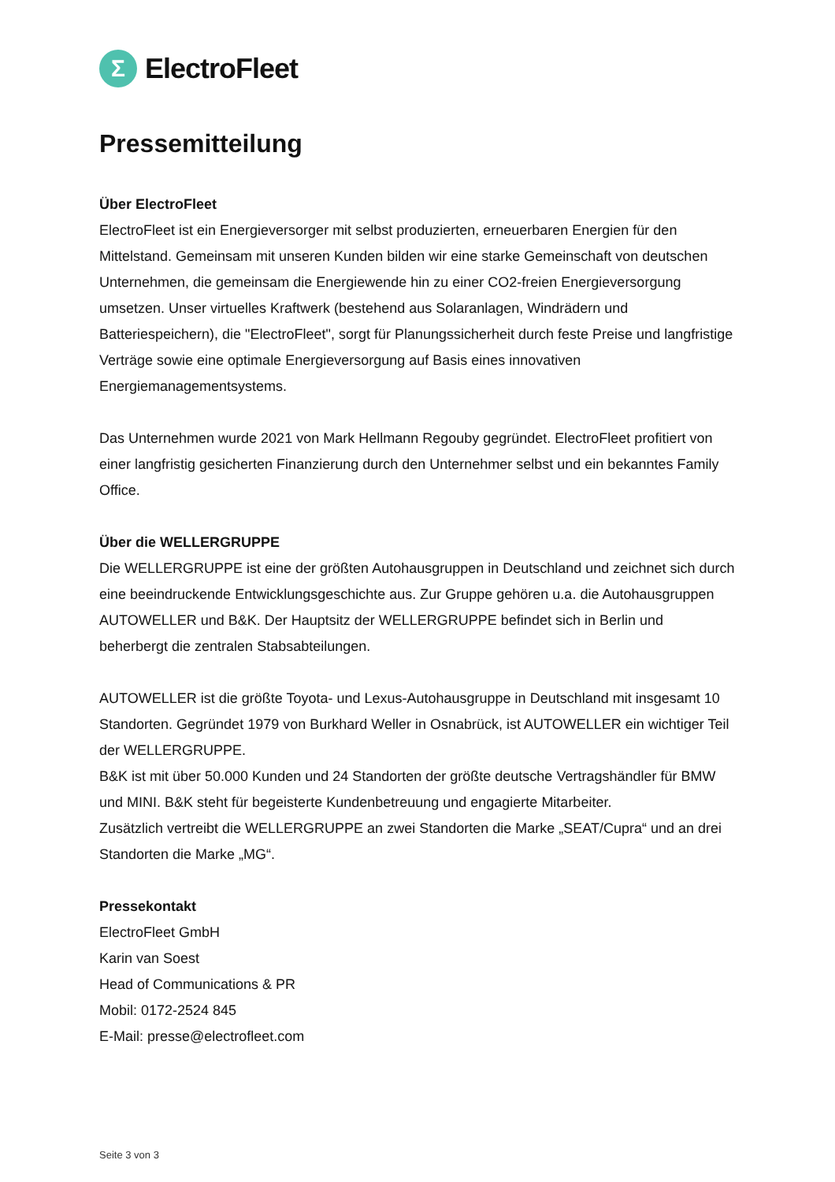Σ
ElectroFleet
Pressemitteilung
Über ElectroFleet
ElectroFleet ist ein Energieversorger mit selbst produzierten, erneuerbaren Energien für den Mittelstand. Gemeinsam mit unseren Kunden bilden wir eine starke Gemeinschaft von deutschen Unternehmen, die gemeinsam die Energiewende hin zu einer CO2-freien Energieversorgung umsetzen. Unser virtuelles Kraftwerk (bestehend aus Solaranlagen, Windrädern und Batteriespeichern), die "ElectroFleet", sorgt für Planungssicherheit durch feste Preise und langfristige Verträge sowie eine optimale Energieversorgung auf Basis eines innovativen Energiemanagementsystems.
Das Unternehmen wurde 2021 von Mark Hellmann Regouby gegründet. ElectroFleet profitiert von einer langfristig gesicherten Finanzierung durch den Unternehmer selbst und ein bekanntes Family Office.
Über die WELLERGRUPPE
Die WELLERGRUPPE ist eine der größten Autohausgruppen in Deutschland und zeichnet sich durch eine beeindruckende Entwicklungsgeschichte aus. Zur Gruppe gehören u.a. die Autohausgruppen AUTOWELLER und B&K. Der Hauptsitz der WELLERGRUPPE befindet sich in Berlin und beherbergt die zentralen Stabsabteilungen.
AUTOWELLER ist die größte Toyota- und Lexus-Autohausgruppe in Deutschland mit insgesamt 10 Standorten. Gegründet 1979 von Burkhard Weller in Osnabrück, ist AUTOWELLER ein wichtiger Teil der WELLERGRUPPE.
B&K ist mit über 50.000 Kunden und 24 Standorten der größte deutsche Vertragshändler für BMW und MINI. B&K steht für begeisterte Kundenbetreuung und engagierte Mitarbeiter.
Zusätzlich vertreibt die WELLERGRUPPE an zwei Standorten die Marke „SEAT/Cupra“ und an drei Standorten die Marke „MG“.
Pressekontakt
ElectroFleet GmbH
Karin van Soest
Head of Communications & PR
Mobil: 0172-2524 845
E-Mail: presse@electrofleet.com
Seite 3 von 3